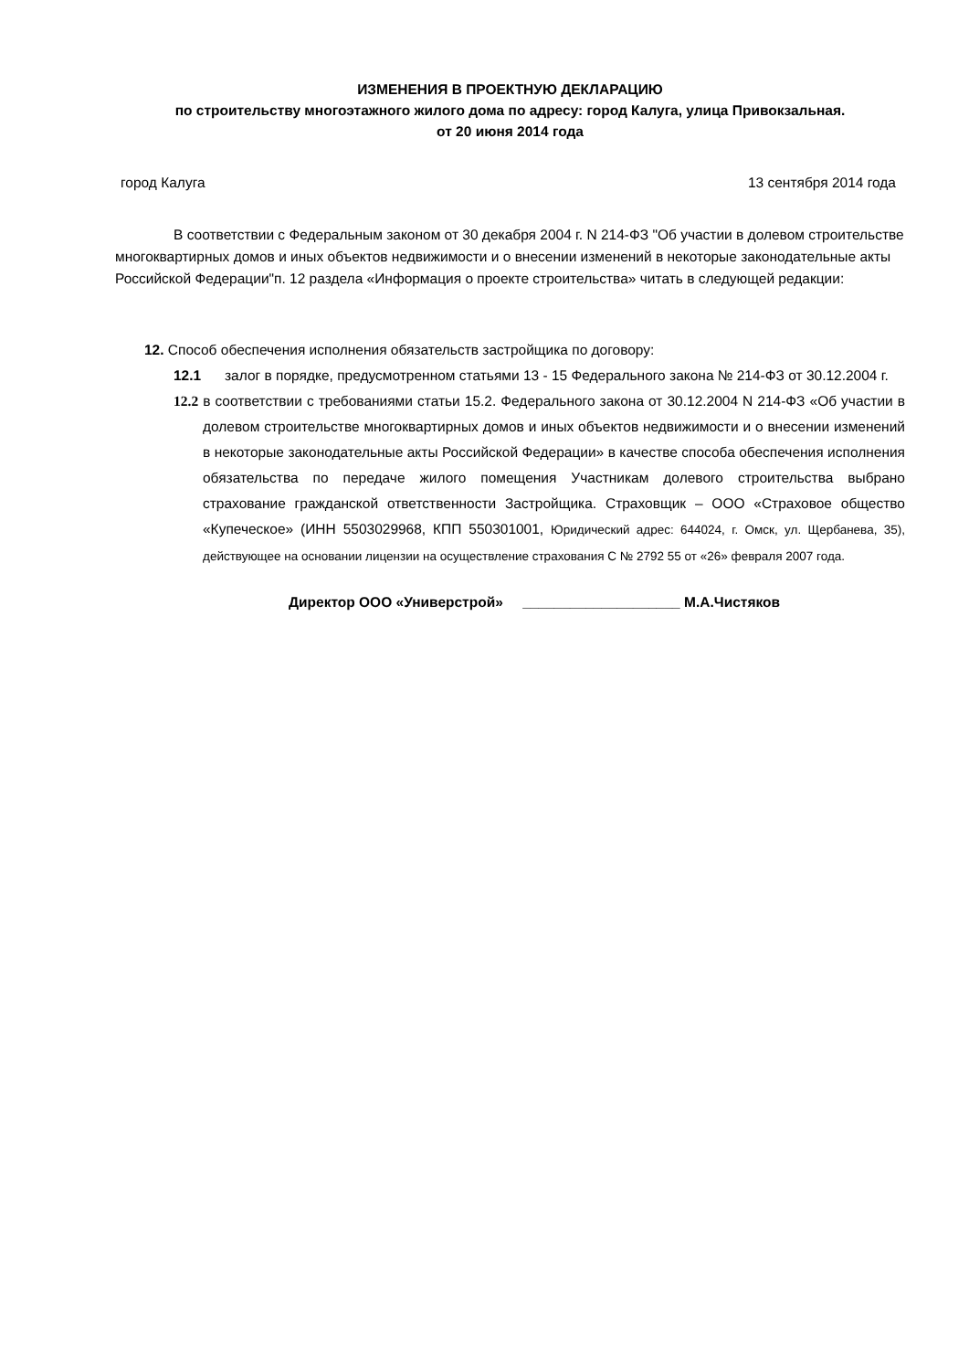ИЗМЕНЕНИЯ В ПРОЕКТНУЮ ДЕКЛАРАЦИЮ
по строительству многоэтажного жилого дома по адресу: город Калуга, улица Привокзальная.
от 20 июня 2014 года
город Калуга 13 сентября 2014 года
В соответствии с Федеральным законом от 30 декабря 2004 г. N 214-ФЗ "Об участии в долевом строительстве многоквартирных домов и иных объектов недвижимости и о внесении изменений в некоторые законодательные акты Российской Федерации"п. 12 раздела «Информация о проекте строительства» читать в следующей редакции:
12. Способ обеспечения исполнения обязательств застройщика по договору:
12.1 залог в порядке, предусмотренном статьями 13 - 15 Федерального закона № 214-ФЗ от 30.12.2004 г.
12.2 в соответствии с требованиями статьи 15.2. Федерального закона от 30.12.2004 N 214-ФЗ «Об участии в долевом строительстве многоквартирных домов и иных объектов недвижимости и о внесении изменений в некоторые законодательные акты Российской Федерации» в качестве способа обеспечения исполнения обязательства по передаче жилого помещения Участникам долевого строительства выбрано страхование гражданской ответственности Застройщика. Страховщик – ООО «Страховое общество «Купеческое» (ИНН 5503029968, КПП 550301001, Юридический адрес: 644024, г. Омск, ул. Щербанева, 35), действующее на основании лицензии на осуществление страхования С № 2792 55 от «26» февраля 2007 года.
Директор ООО «Универстрой» ____________________ М.А.Чистяков